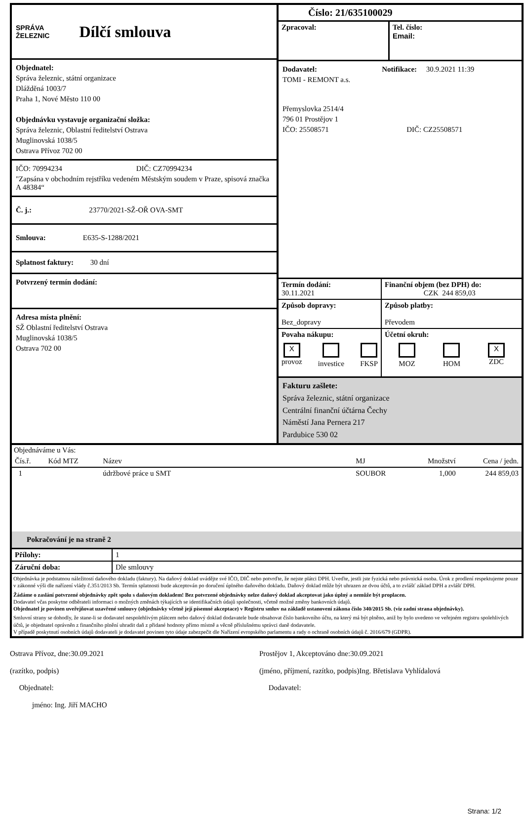SPRÁVA
ŽELEZNIC
Dílčí smlouva
Objednatel:
Správa železnic, státní organizace
Dlážděná 1003/7
Praha 1, Nové Město 110 00
Objednávku vystavuje organizační složka:
Správa železnic, Oblastní ředitelství Ostrava
Muglinovská 1038/5
Ostrava Přívoz 702 00
IČO: 70994234 DIČ: CZ70994234
"Zapsána v obchodním rejstříku vedeném Městským soudem v Praze, spisová značka A 48384“
Č. j.: 23770/2021-SŽ-OŘ OVA-SMT
Smlouva: E635-S-1288/2021
Splatnost faktury: 30 dní
Potvrzený termín dodání:
Adresa místa plnění:
SŽ Oblastní ředitelství Ostrava
Muglinovská 1038/5
Ostrava 702 00
Číslo: 21/635100029
| Zpracoval: | Tel. číslo: Email: |
Dodavatel: Notifikace: 30.9.2021 11:39
TOMI - REMONT a.s.
Přemyslovka 2514/4
796 01 Prostějov 1
IČO: 25508571 DIČ: CZ25508571
| Termín dodání: 30.11.2021 | Finanční objem (bez DPH) do: CZK 244 859,03 |
| Způsob dopravy: Bez_dopravy | Způsob platby: Převodem |
| Povaha nákupu: X provoz investice FKSP | Účetní okruh: MOZ HOM X ZDC |
Fakturu zašlete:
Správa železnic, státní organizace
Centrální finanční účtárna Čechy
Náměstí Jana Pernera 217
Pardubice 530 02
Objednáváme u Vás:
| Čís.ř. | Kód MTZ | Název | MJ | Množství | Cena / jedn. |
| --- | --- | --- | --- | --- | --- |
| 1 | | údržbové práce u SMT | SOUBOR | 1,000 | 244 859,03 |
Pokračování je na straně 2
| Přílohy: | 1 |
| Záruční doba: | Dle smlouvy |
Objednávka je podstatnou náležitostí daňového dokladu (faktury). Na daňový doklad uvádějte své IČO, DIČ nebo potvrďte, že nejste plátci DPH. Uveďte, jestli jste fyzická nebo právnická osoba. Úrok z prodlení respektujeme pouze v zákonné výši dle nařízení vlády č.351/2013 Sb. Termín splatnosti bude akceptován po doručení úplného daňového dokladu. Daňový doklad může být uhrazen ze dvou účtů, a to zvlášť základ DPH a zvlášť DPH.
Žádáme o zaslání potvrzené objednávky zpět spolu s daňovým dokladem! Bez potvrzené objednávky nelze daňový doklad akceptovat jako úplný a nemůže být proplacen.
Dodavatel včas poskytne odběrateli informaci o možných změnách týkajících se identifikačních údajů společnosti, včetně možné změny bankovních údajů.
Objednatel je povinen uveřejňovat uzavřené smlouvy (objednávky včetně její písemné akceptace) v Registru smluv na základě ustanovení zákona číslo 340/2015 Sb. (viz zadní strana objednávky).
Smluvní strany se dohodly, že stane-li se dodavatel nespolehlivým plátcem nebo daňový doklad dodavatele bude obsahovat číslo bankovního účtu, na který má být plněno, aniž by bylo uvedeno ve veřejném registru spolehlivých účtů, je objednatel oprávněn z finančního plnění uhradit daň z přidané hodnoty přímo místně a věcně příslušnému správci daně dodavatele.
V případě poskytnutí osobních údajů dodavateli je dodavatel povinen tyto údaje zabezpečit dle Nařízení evropského parlamentu a rady o ochraně osobních údajů č. 2016/679 (GDPR).
Ostrava Přívoz, dne:30.09.2021
(razítko, podpis)
Objednatel:
jméno: Ing. Jiří MACHO
Prostějov 1, Akceptováno dne:30.09.2021
(jméno, příjmení, razítko, podpis)Ing. Břetislava Vyhlídalová
Dodavatel:
Strana: 1/2